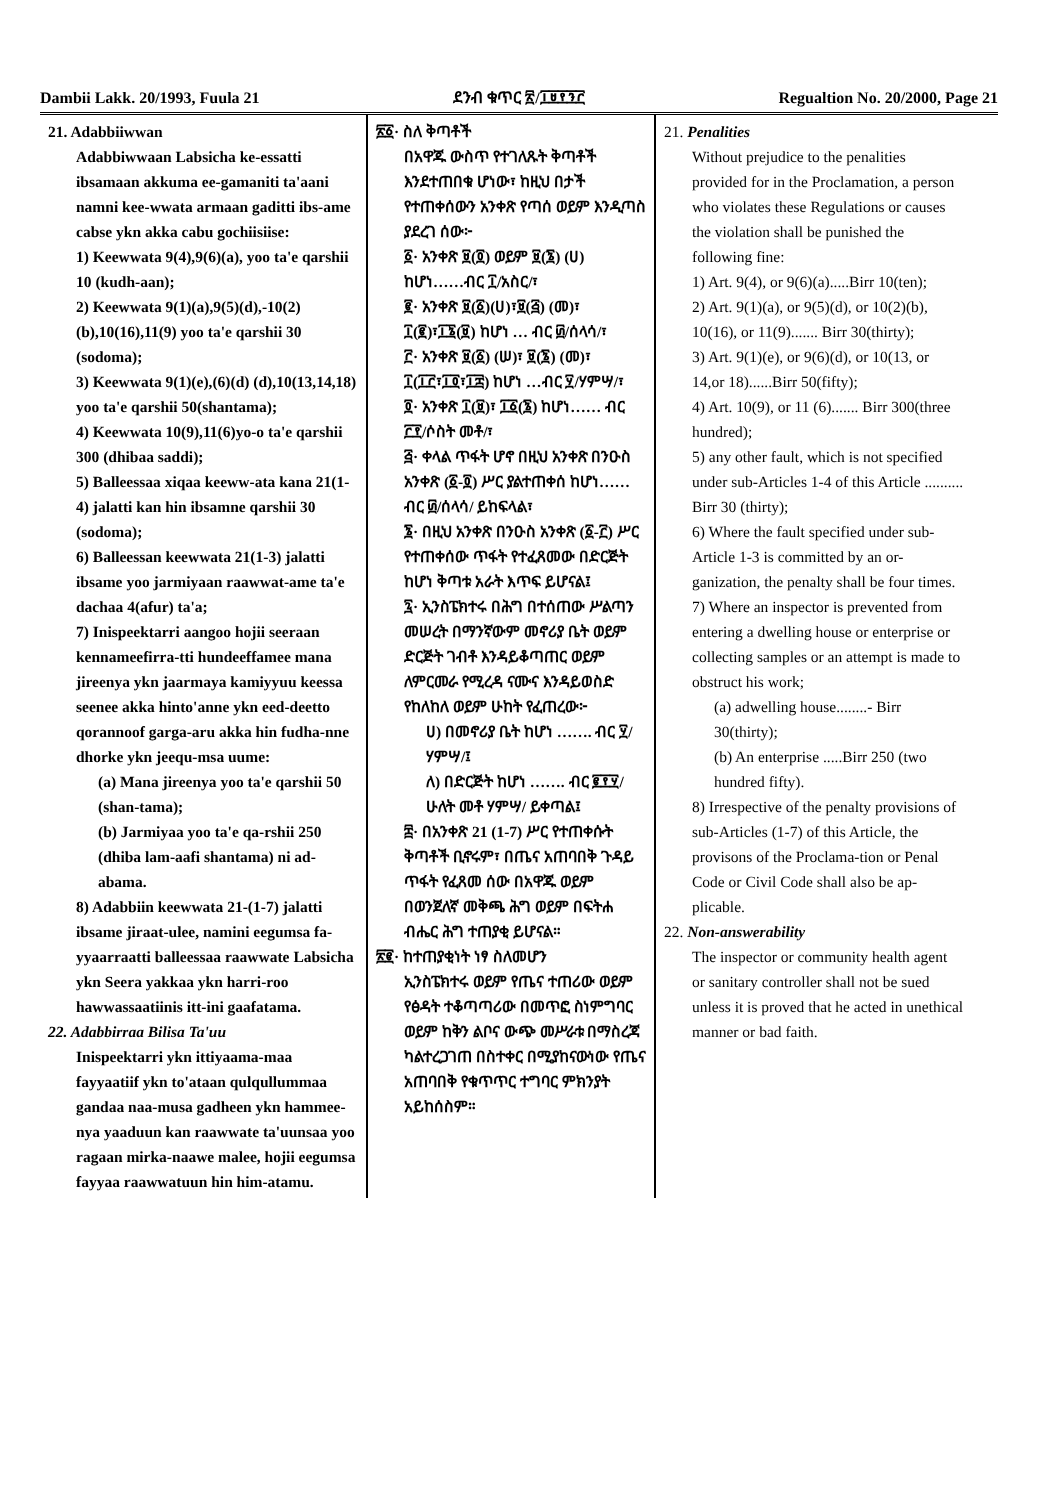Dambii Lakk. 20/1993, Fuula 21 ደንብ ቁጥር ፳/፲፱፻፺፫ Regualtion No. 20/2000, Page 21
21. Adabbiiwwan
Adabbiwwaan Labsicha ke-essatti ibsamaan akkuma ee-gamaniti ta'aani namni kee-wwata armaan gaditti ibs-ame cabse ykn akka cabu gochiisiise:
1) Keewwata 9(4),9(6)(a), yoo ta'e qarshii 10 (kudh-aan);
2) Keewwata 9(1)(a),9(5)(d),-10(2) (b),10(16),11(9) yoo ta'e qarshii 30 (sodoma);
3) Keewwata 9(1)(e),(6)(d) (d),10(13,14,18) yoo ta'e qarshii 50(shantama);
4) Keewwata 10(9),11(6)yo-o ta'e qarshii 300 (dhibaa saddi);
5) Balleessaa xiqaa keeww-ata kana 21(1-4) jalatti kan hin ibsamne qarshii 30 (sodoma);
6) Balleessan keewwata 21(1-3) jalatti ibsame yoo jarmiyaan raawwat-ame ta'e dachaa 4(afur) ta'a;
7) Inispeektarri aangoo hojii seeraan kennameefirra-tti hundeeffamee mana jireenya ykn jaarmaya kamiyyuu keessa seenee akka hinto'anne ykn eed-deetto qorannoof garga-aru akka hin fudha-nne dhorke ykn jeequ-msa uume:
(a) Mana jireenya yoo ta'e qarshii 50 (shan-tama);
(b) Jarmiyaa yoo ta'e qa-rshii 250 (dhiba lam-aafi shantama) ni ad-abama.
8) Adabbiin keewwata 21-(1-7) jalatti ibsame jiraat-ulee, namini eegumsa fa-yyaarraatti balleessaa raawwate Labsicha ykn Seera yakkaa ykn harri-roo hawwassaatiinis itt-ini gaafatama.
22. Adabbirraa Bilisa Ta'uu
Inispeektarri ykn ittiyaama-maa fayyaatiif ykn to'ataan qulqullummaa gandaa naa-musa gadheen ykn hammee-nya yaaduun kan raawwate ta'uunsaa yoo ragaan mirka-naawe malee, hojii eegumsa fayyaa raawwatuun hin him-atamu.
፳፩· ስለ ቅጣቶች
በአዋጁ ውስጥ የተገለጹት ቅጣቶች እንደተጠበቁ ሆነው፣ ከዚህ በታች የተጠቀሰውን አንቀጽ የጣሰ ወይም እንዲጣስ ያደረገ ሰው፦
፩· አንቀጽ ፱(፬) ወይም ፱(፮) (ሀ) ከሆነ……ብር ፲/አስር/፣
፪· አንቀጽ ፱(፩)(ሀ)፣፱(፭) (መ)፣ ፲(፪)፣፲፮(፱) ከሆነ … ብር ፴/ሰላሳ/፣
፫· አንቀጽ ፱(፩) (ሠ)፣ ፱(፮) (መ)፣ ፲(፲፫፣፲፬፣፲፰) ከሆነ …ብር ፶/ሃምሣ/፣
፬· አንቀጽ ፲(፱)፣ ፲፩(፮) ከሆነ…… ብር ፫፻/ሶስት መቶ/፣
፭· ቀላል ጥፋት ሆኖ በዚህ አንቀጽ በንዑስ አንቀጽ (፩-፬) ሥር ያልተጠቀሰ ከሆነ…… ብር ፴/ሰላሳ/ ይከፍላል፣
፮· በዚህ አንቀጽ በንዑስ አንቀጽ (፩-፫) ሥር የተጠቀሰው ጥፋት የተፈጸመው በድርጅት ከሆነ ቅጣቱ አራት እጥፍ ይሆናል፤
፯· ኢንስፔክተሩ በሕግ በተሰጠው ሥልጣን መሠረት በማንኛውም መኖሪያ ቤት ወይም ድርጅት ገብቶ እንዳይቆጣጠር ወይም ለምርመራ የሚረዳ ናሙና እንዳይወስድ የከለከለ ወይም ሁከት የፈጠረው፦
ሀ) በመኖሪያ ቤት ከሆነ ……. ብር ፶/ሃምሣ/፤
ለ) በድርጅት ከሆነ ……. ብር ፪፻፶/ሁለት መቶ ሃምሣ/ ይቀጣል፤
፰· በአንቀጽ 21 (1-7) ሥር የተጠቀሱት ቅጣቶች ቢኖሩም፣ በጤና አጠባበቅ ጉዳይ ጥፋት የፈጸመ ሰው በአዋጁ ወይም በወንጀለኛ መቅጫ ሕግ ወይም በፍትሐ ብሔር ሕግ ተጠያቂ ይሆናል።
፳፪· ከተጠያቂነት ነፃ ስለመሆን
ኢንስፔክተሩ ወይም የጤና ተጠሪው ወይም የፅዳት ተቆጣጣሪው በመጥፎ ስነምግባር ወይም ከቅን ልቦና ውጭ መሥራቱ በማስረጃ ካልተረጋገጠ በስተቀር በሚያከናውነው የጤና አጠባበቅ የቁጥጥር ተግባር ምክንያት አይከሰስም።
21. Penalities
Without prejudice to the penalities provided for in the Proclamation, a person who violates these Regulations or causes the violation shall be punished the following fine:
1) Art. 9(4), or 9(6)(a).....Birr 10(ten);
2) Art. 9(1)(a), or 9(5)(d), or 10(2)(b), 10(16), or 11(9)....... Birr 30(thirty);
3) Art. 9(1)(e), or 9(6)(d), or 10(13, or 14,or 18)......Birr 50(fifty);
4) Art. 10(9), or 11 (6)....... Birr 300(three hundred);
5) any other fault, which is not specified under sub-Articles 1-4 of this Article .......... Birr 30 (thirty);
6) Where the fault specified under sub-Article 1-3 is committed by an or-ganization, the penalty shall be four times.
7) Where an inspector is prevented from entering a dwelling house or enterprise or collecting samples or an attempt is made to obstruct his work;
(a) adwelling house........- Birr 30(thirty);
(b) An enterprise .....Birr 250 (two hundred fifty).
8) Irrespective of the penalty provisions of sub-Articles (1-7) of this Article, the provisons of the Proclama-tion or Penal Code or Civil Code shall also be ap-plicable.
22. Non-answerability
The inspector or community health agent or sanitary controller shall not be sued unless it is proved that he acted in unethical manner or bad faith.